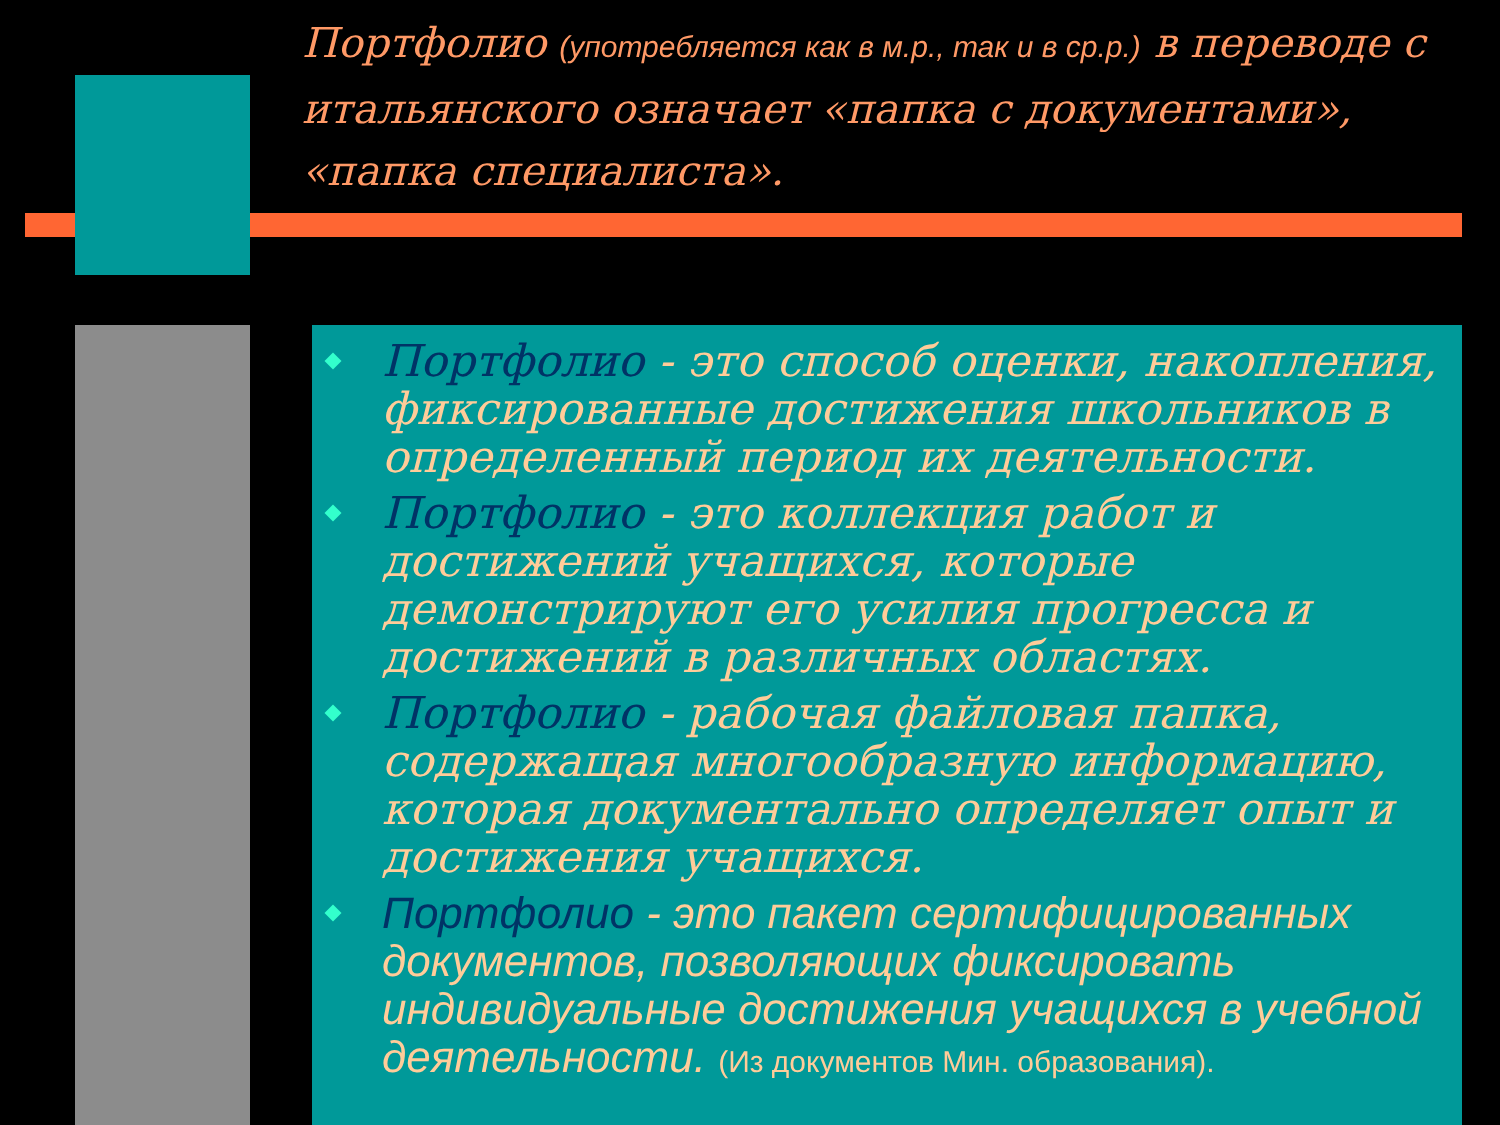Портфолио (употребляется как в м.р., так и в ср.р.) в переводе с итальянского означает «папка с документами», «папка специалиста».
Портфолио - это способ оценки, накопления, фиксированные достижения школьников в определенный период их деятельности.
Портфолио - это коллекция работ и достижений учащихся, которые демонстрируют его усилия прогресса и достижений в различных областях.
Портфолио - рабочая файловая папка, содержащая многообразную информацию, которая документально определяет опыт и достижения учащихся.
Портфолио - это пакет сертифицированных документов, позволяющих фиксировать индивидуальные достижения учащихся в учебной деятельности. (Из документов Мин. образования).